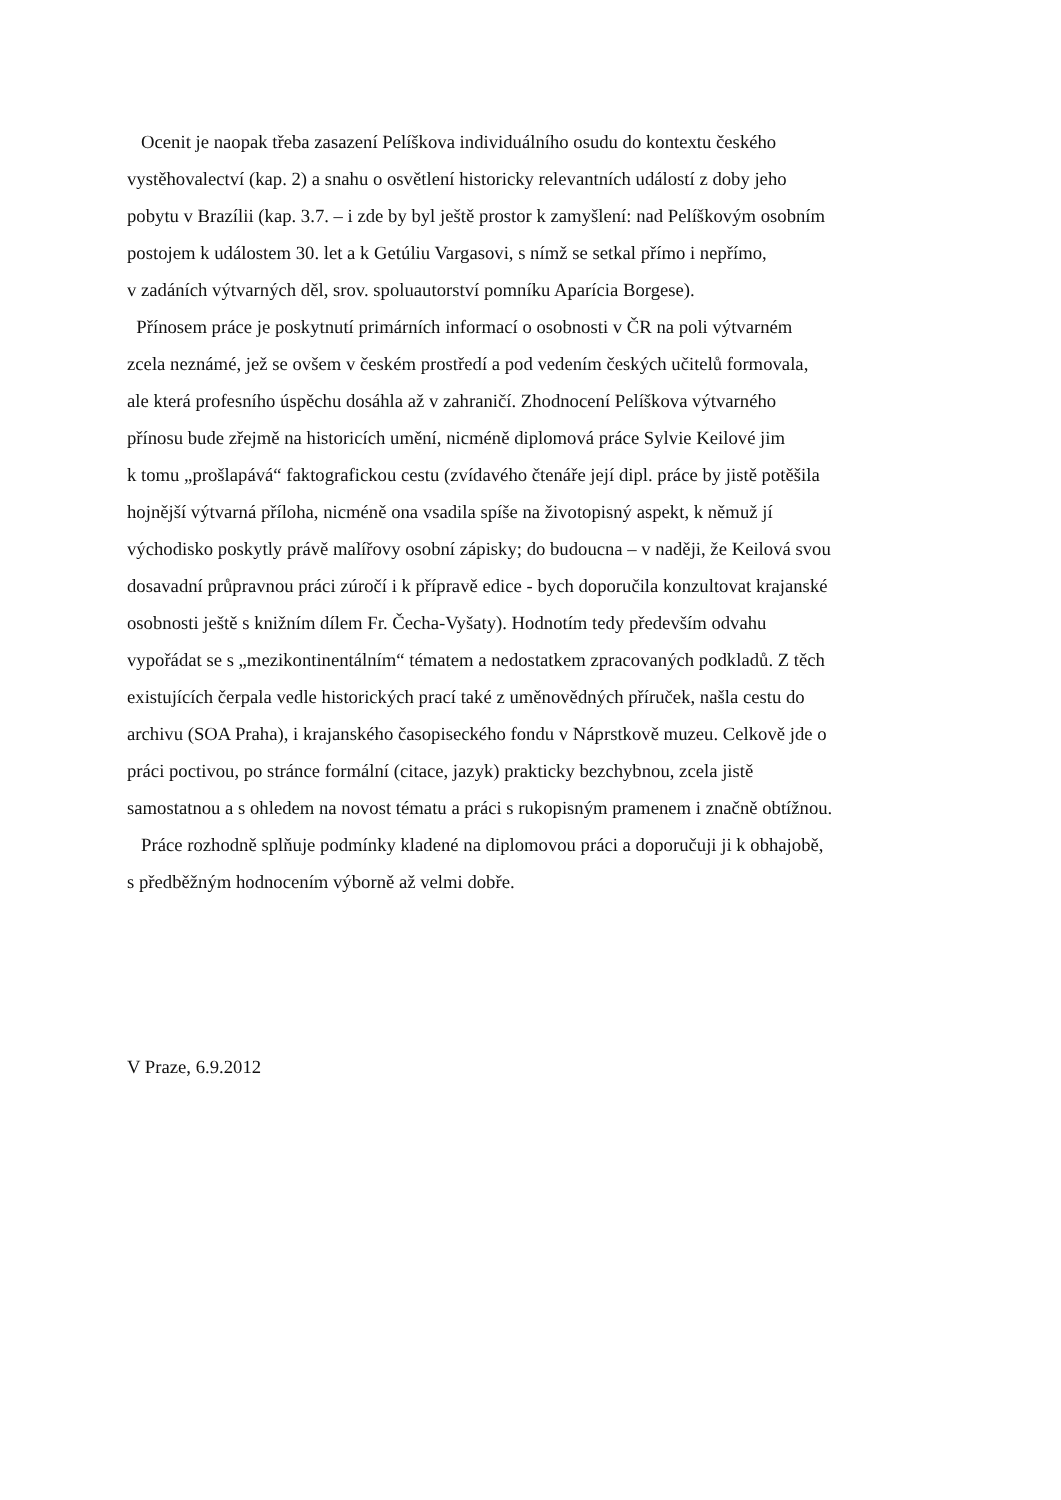Ocenit je naopak třeba zasazení Pelíškova individuálního osudu do kontextu českého
vystěhovalectví (kap. 2) a snahu o osvětlení historicky relevantních událostí z doby jeho
pobytu v Brazílii (kap. 3.7. – i zde by byl ještě prostor k zamyšlení: nad Pelíškovým osobním
postojem k událostem 30. let a k Getúliu Vargasovi, s nímž se setkal přímo i nepřímo,
v zadáních výtvarných děl, srov. spoluautorství pomníku Aparícia Borgese).
Přínosem práce je poskytnutí primárních informací o osobnosti v ČR na poli výtvarném
zcela neznámé, jež se ovšem v českém prostředí a pod vedením českých učitelů formovala,
ale která profesního úspěchu dosáhla až v zahraničí. Zhodnocení Pelíškova výtvarného
přínosu bude zřejmě na historicích umění, nicméně diplomová práce Sylvie Keilové jim
k tomu „prošlapává“ faktografickou cestu (zvídavého čtenáře její dipl. práce by jistě potěšila
hojnější výtvarná příloha, nicméně ona vsadila spíše na životopisný aspekt, k němuž jí
východisko poskytly právě malířovy osobní zápisky; do budoucna – v naději, že Keilová svou
dosavadní průpravnou práci zúročí i k přípravě edice - bych doporučila konzultovat krajanské
osobnosti ještě s knižním dílem Fr. Čecha-Vyšaty). Hodnotím tedy především odvahu
vypořádat se s „mezikontinentálním“ tématem a nedostatkem zpracovaných podkladů. Z těch
existujících čerpala vedle historických prací také z uměnovědných příruček, našla cestu do
archivu (SOA Praha), i krajanského časopiseckého fondu v Náprstkově muzeu. Celkově jde o
práci poctivou, po stránce formální (citace, jazyk) prakticky bezchybnou, zcela jistě
samostatnou a s ohledem na novost tématu a práci s rukopisným pramenem i značně obtížnou.
Práce rozhodně splňuje podmínky kladené na diplomovou práci a doporučuji ji k obhajobě,
s předběžným hodnocením výborně až velmi dobře.
V Praze, 6.9.2012